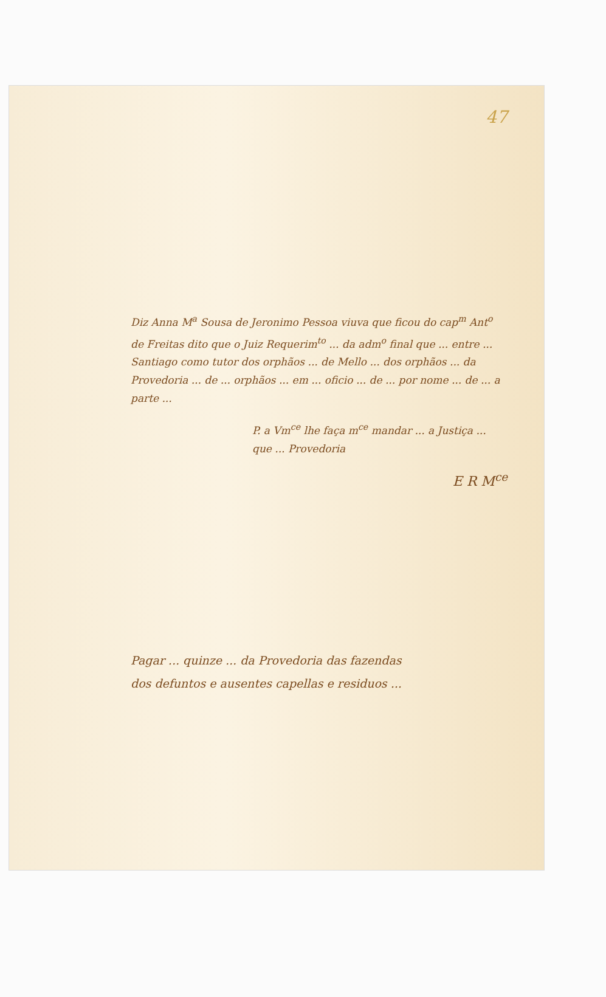47
Diz Anna M<sup>a</sup> Sousa de Jeronimo Pessoa viuva que ficou do cap<sup>m</sup> Ant<sup>o</sup> de Freitas dito que o Juiz Requerim<sup>to</sup> ... da adm<sup>o</sup> final que ... entre ... Santiago como tutor dos orphãos ... de Mello ... dos orphãos ... da Provedoria ... de ... orphãos ... em ... oficio ... de ... por nome ... de ... a parte ...
P. a Vm<sup>ce</sup> lhe faça m<sup>ce</sup> mandar ... a Justiça ... que ... Provedoria
E R M<sup>ce</sup>
Pagar ... quinze ... da Provedoria das fazendas dos defuntos e ausentes capellas e residuos ...